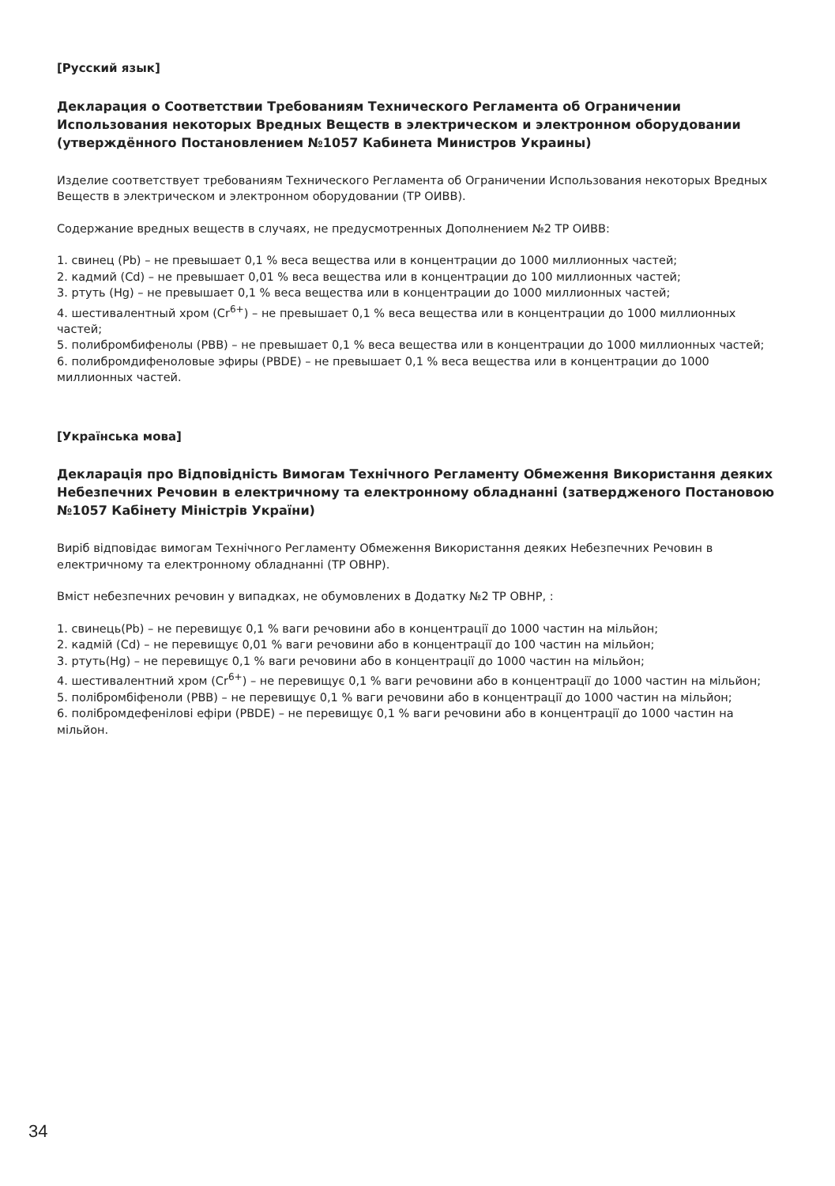[Русский язык]
Декларация о Соответствии Требованиям Технического Регламента об Ограничении Использования некоторых Вредных Веществ в электрическом и электронном оборудовании (утверждённого Постановлением №1057 Кабинета Министров Украины)
Изделие соответствует требованиям Технического Регламента об Ограничении Использования некоторых Вредных Веществ в электрическом и электронном оборудовании (ТР ОИВВ).
Содержание вредных веществ в случаях, не предусмотренных Дополнением №2 ТР ОИВВ:
1. свинец (Pb) – не превышает 0,1 % веса вещества или в концентрации до 1000 миллионных частей;
2. кадмий (Cd) – не превышает 0,01 % веса вещества или в концентрации до 100 миллионных частей;
3. ртуть (Hg) – не превышает 0,1 % веса вещества или в концентрации до 1000 миллионных частей;
4. шестивалентный хром (Cr<sup>6+</sup>) – не превышает 0,1 % веса вещества или в концентрации до 1000 миллионных частей;
5. полибромбифенолы (PBB) – не превышает 0,1 % веса вещества или в концентрации до 1000 миллионных частей;
6. полибромдифеноловые эфиры (PBDE) – не превышает 0,1 % веса вещества или в концентрации до 1000 миллионных частей.
[Українська мова]
Декларація про Відповідність Вимогам Технічного Регламенту Обмеження Використання деяких Небезпечних Речовин в електричному та електронному обладнанні (затвердженого Постановою №1057 Кабінету Міністрів України)
Виріб відповідає вимогам Технічного Регламенту Обмеження Використання деяких Небезпечних Речовин в електричному та електронному обладнанні (ТР ОВНР).
Вміст небезпечних речовин у випадках, не обумовлених в Додатку №2 ТР ОВНР, :
1. свинець(Pb) – не перевищує 0,1 % ваги речовини або в концентрації до 1000 частин на мільйон;
2. кадмій (Cd) – не перевищує 0,01 % ваги речовини або в концентрації до 100 частин на мільйон;
3. ртуть(Hg) – не перевищує 0,1 % ваги речовини або в концентрації до 1000 частин на мільйон;
4. шестивалентний хром (Cr<sup>6+</sup>) – не перевищує 0,1 % ваги речовини або в концентрації до 1000 частин на мільйон;
5. полібромбіфеноли (PBB) – не перевищує 0,1 % ваги речовини або в концентрації до 1000 частин на мільйон;
6. полібромдефенілові ефіри (PBDE) – не перевищує 0,1 % ваги речовини або в концентрації до 1000 частин на мільйон.
34